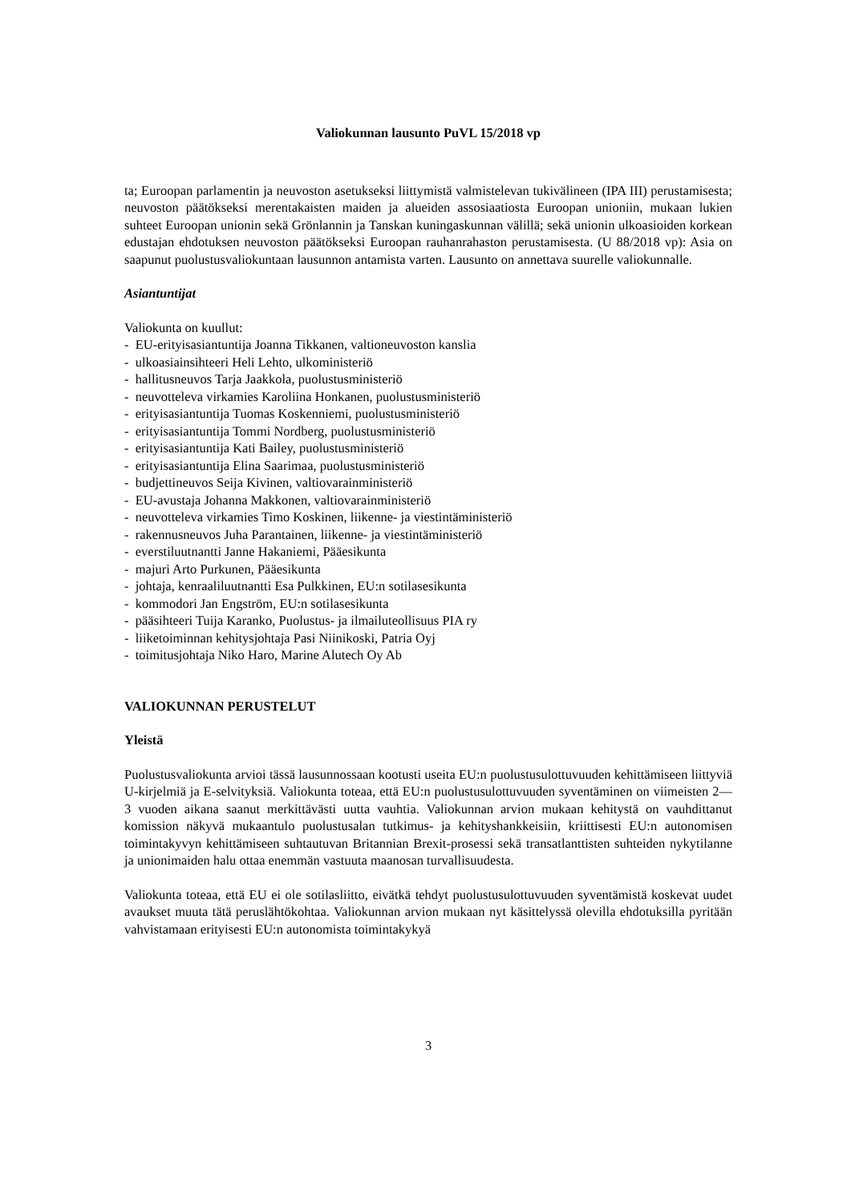Valiokunnan lausunto PuVL 15/2018 vp
ta; Euroopan parlamentin ja neuvoston asetukseksi liittymistä valmistelevan tukivälineen (IPA III) perustamisesta; neuvoston päätökseksi merentakaisten maiden ja alueiden assosiaatiosta Euroopan unioniin, mukaan lukien suhteet Euroopan unionin sekä Grönlannin ja Tanskan kuningaskunnan välillä; sekä unionin ulkoasioiden korkean edustajan ehdotuksen neuvoston päätökseksi Euroopan rauhanrahaston perustamisesta. (U 88/2018 vp): Asia on saapunut puolustusvaliokuntaan lausunnon antamista varten. Lausunto on annettava suurelle valiokunnalle.
Asiantuntijat
Valiokunta on kuullut:
- EU-erityisasiantuntija Joanna Tikkanen, valtioneuvoston kanslia
- ulkoasiainsihteeri Heli Lehto, ulkoministeriö
- hallitusneuvos Tarja Jaakkola, puolustusministeriö
- neuvotteleva virkamies Karoliina Honkanen, puolustusministeriö
- erityisasiantuntija Tuomas Koskenniemi, puolustusministeriö
- erityisasiantuntija Tommi Nordberg, puolustusministeriö
- erityisasiantuntija Kati Bailey, puolustusministeriö
- erityisasiantuntija Elina Saarimaa, puolustusministeriö
- budjettineuvos Seija Kivinen, valtiovarainministeriö
- EU-avustaja Johanna Makkonen, valtiovarainministeriö
- neuvotteleva virkamies Timo Koskinen, liikenne- ja viestintäministeriö
- rakennusneuvos Juha Parantainen, liikenne- ja viestintäministeriö
- everstiluutnantti Janne Hakaniemi, Pääesikunta
- majuri Arto Purkunen, Pääesikunta
- johtaja, kenraaliluutnantti Esa Pulkkinen, EU:n sotilasesikunta
- kommodori Jan Engström, EU:n sotilasesikunta
- pääsihteeri Tuija Karanko, Puolustus- ja ilmailuteollisuus PIA ry
- liiketoiminnan kehitysjohtaja Pasi Niinikoski, Patria Oyj
- toimitusjohtaja Niko Haro, Marine Alutech Oy Ab
VALIOKUNNAN PERUSTELUT
Yleistä
Puolustusvaliokunta arvioi tässä lausunnossaan kootusti useita EU:n puolustusulottuvuuden kehittämiseen liittyviä U-kirjelmiä ja E-selvityksiä. Valiokunta toteaa, että EU:n puolustusulottuvuuden syventäminen on viimeisten 2—3 vuoden aikana saanut merkittävästi uutta vauhtia. Valiokunnan arvion mukaan kehitystä on vauhdittanut komission näkyvä mukaantulo puolustusalan tutkimus- ja kehityshankkeisiin, kriittisesti EU:n autonomisen toimintakyvyn kehittämiseen suhtautuvan Britannian Brexit-prosessi sekä transatlanttisten suhteiden nykytilanne ja unionimaiden halu ottaa enemmän vastuuta maanosan turvallisuudesta.
Valiokunta toteaa, että EU ei ole sotilasliitto, eivätkä tehdyt puolustusulottuvuuden syventämistä koskevat uudet avaukset muuta tätä peruslähtökohtaa. Valiokunnan arvion mukaan nyt käsittelyssä olevilla ehdotuksilla pyritään vahvistamaan erityisesti EU:n autonomista toimintakykyä
3